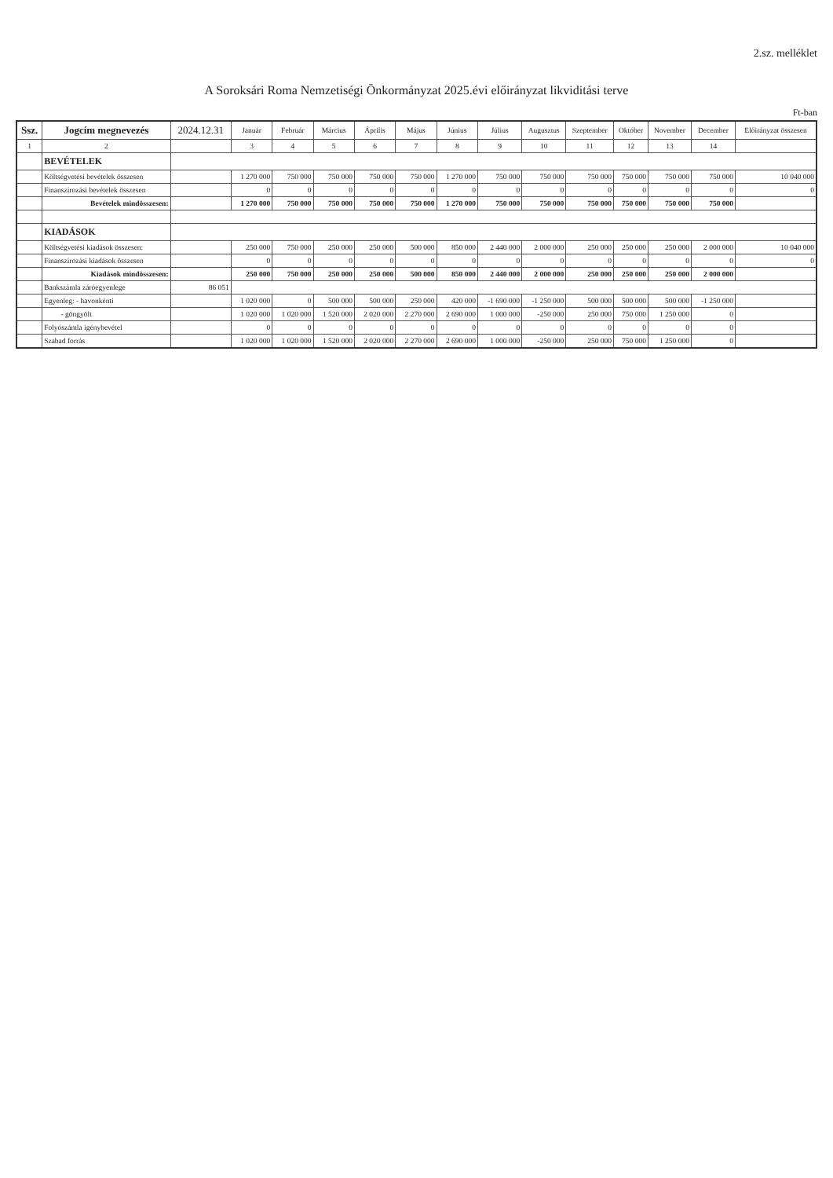2.sz. melléklet
A Soroksári Roma Nemzetiségi Önkormányzat 2025.évi előirányzat likviditási terve
Ft-ban
| Ssz. | Jogcím megnevezés | 2024.12.31 | Január | Február | Március | Április | Május | Június | Július | Augusztus | Szeptember | Október | November | December | Előirányzat összesen |
| --- | --- | --- | --- | --- | --- | --- | --- | --- | --- | --- | --- | --- | --- | --- | --- |
| 1 | 2 | | 3 | 4 | 5 | 6 | 7 | 8 | 9 | 10 | 11 | 12 | 13 | 14 | |
| | BEVÉTELEK | | | | | | | | | | | | | | |
| | Költségvetési bevételek összesen | | 1 270 000 | 750 000 | 750 000 | 750 000 | 750 000 | 1 270 000 | 750 000 | 750 000 | 750 000 | 750 000 | 750 000 | 750 000 | 10 040 000 |
| | Finanszírozási bevételek összesen | | 0 | 0 | 0 | 0 | 0 | 0 | 0 | 0 | 0 | 0 | 0 | 0 | 0 |
| | Bevételek mindösszesen: | | 1 270 000 | 750 000 | 750 000 | 750 000 | 750 000 | 1 270 000 | 750 000 | 750 000 | 750 000 | 750 000 | 750 000 | 750 000 | |
| | KIADÁSOK | | | | | | | | | | | | | | |
| | Költségvetési kiadások összesen: | | 250 000 | 750 000 | 250 000 | 250 000 | 500 000 | 850 000 | 2 440 000 | 2 000 000 | 250 000 | 250 000 | 250 000 | 2 000 000 | 10 040 000 |
| | Finanszírozási kiadások összesen | | 0 | 0 | 0 | 0 | 0 | 0 | 0 | 0 | 0 | 0 | 0 | 0 | 0 |
| | Kiadások mindösszesen: | | 250 000 | 750 000 | 250 000 | 250 000 | 500 000 | 850 000 | 2 440 000 | 2 000 000 | 250 000 | 250 000 | 250 000 | 2 000 000 | |
| | Bankszámla záróegyenlege | 86 051 | | | | | | | | | | | | | |
| | Egyenleg: - havonkénti | | 1 020 000 | 0 | 500 000 | 500 000 | 250 000 | 420 000 | -1 690 000 | -1 250 000 | 500 000 | 500 000 | 500 000 | -1 250 000 | |
| | - göngyölt | | 1 020 000 | 1 020 000 | 1 520 000 | 2 020 000 | 2 270 000 | 2 690 000 | 1 000 000 | -250 000 | 250 000 | 750 000 | 1 250 000 | 0 | |
| | Folyószámla igénybevétel | | 0 | 0 | 0 | 0 | 0 | 0 | 0 | 0 | 0 | 0 | 0 | 0 | |
| | Szabad forrás | | 1 020 000 | 1 020 000 | 1 520 000 | 2 020 000 | 2 270 000 | 2 690 000 | 1 000 000 | -250 000 | 250 000 | 750 000 | 1 250 000 | 0 | |